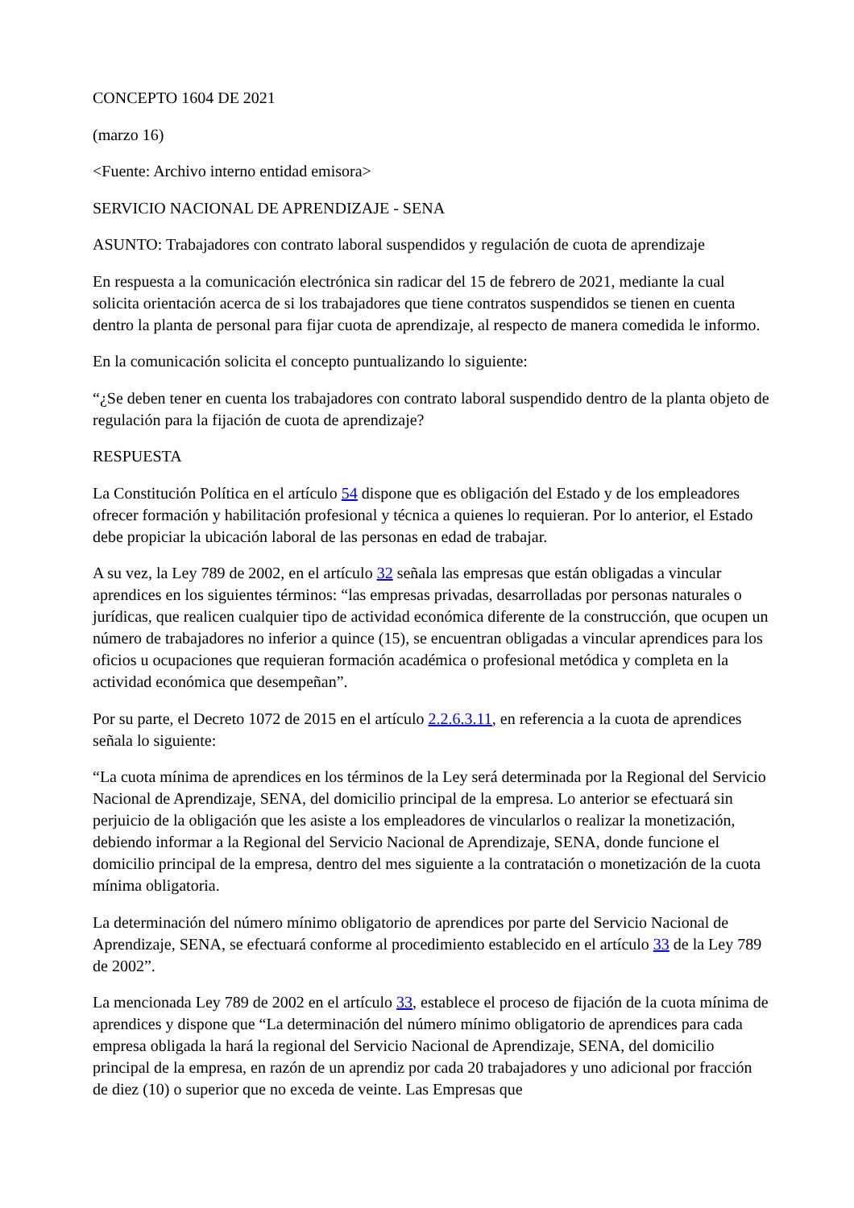CONCEPTO 1604 DE 2021
(marzo 16)
<Fuente: Archivo interno entidad emisora>
SERVICIO NACIONAL DE APRENDIZAJE - SENA
ASUNTO: Trabajadores con contrato laboral suspendidos y regulación de cuota de aprendizaje
En respuesta a la comunicación electrónica sin radicar del 15 de febrero de 2021, mediante la cual solicita orientación acerca de si los trabajadores que tiene contratos suspendidos se tienen en cuenta dentro la planta de personal para fijar cuota de aprendizaje, al respecto de manera comedida le informo.
En la comunicación solicita el concepto puntualizando lo siguiente:
“¿Se deben tener en cuenta los trabajadores con contrato laboral suspendido dentro de la planta objeto de regulación para la fijación de cuota de aprendizaje?
RESPUESTA
La Constitución Política en el artículo 54 dispone que es obligación del Estado y de los empleadores ofrecer formación y habilitación profesional y técnica a quienes lo requieran. Por lo anterior, el Estado debe propiciar la ubicación laboral de las personas en edad de trabajar.
A su vez, la Ley 789 de 2002, en el artículo 32 señala las empresas que están obligadas a vincular aprendices en los siguientes términos: “las empresas privadas, desarrolladas por personas naturales o jurídicas, que realicen cualquier tipo de actividad económica diferente de la construcción, que ocupen un número de trabajadores no inferior a quince (15), se encuentran obligadas a vincular aprendices para los oficios u ocupaciones que requieran formación académica o profesional metódica y completa en la actividad económica que desempeñan”.
Por su parte, el Decreto 1072 de 2015 en el artículo 2.2.6.3.11, en referencia a la cuota de aprendices señala lo siguiente:
“La cuota mínima de aprendices en los términos de la Ley será determinada por la Regional del Servicio Nacional de Aprendizaje, SENA, del domicilio principal de la empresa. Lo anterior se efectuará sin perjuicio de la obligación que les asiste a los empleadores de vincularlos o realizar la monetización, debiendo informar a la Regional del Servicio Nacional de Aprendizaje, SENA, donde funcione el domicilio principal de la empresa, dentro del mes siguiente a la contratación o monetización de la cuota mínima obligatoria.
La determinación del número mínimo obligatorio de aprendices por parte del Servicio Nacional de Aprendizaje, SENA, se efectuará conforme al procedimiento establecido en el artículo 33 de la Ley 789 de 2002”.
La mencionada Ley 789 de 2002 en el artículo 33, establece el proceso de fijación de la cuota mínima de aprendices y dispone que “La determinación del número mínimo obligatorio de aprendices para cada empresa obligada la hará la regional del Servicio Nacional de Aprendizaje, SENA, del domicilio principal de la empresa, en razón de un aprendiz por cada 20 trabajadores y uno adicional por fracción de diez (10) o superior que no exceda de veinte. Las Empresas que